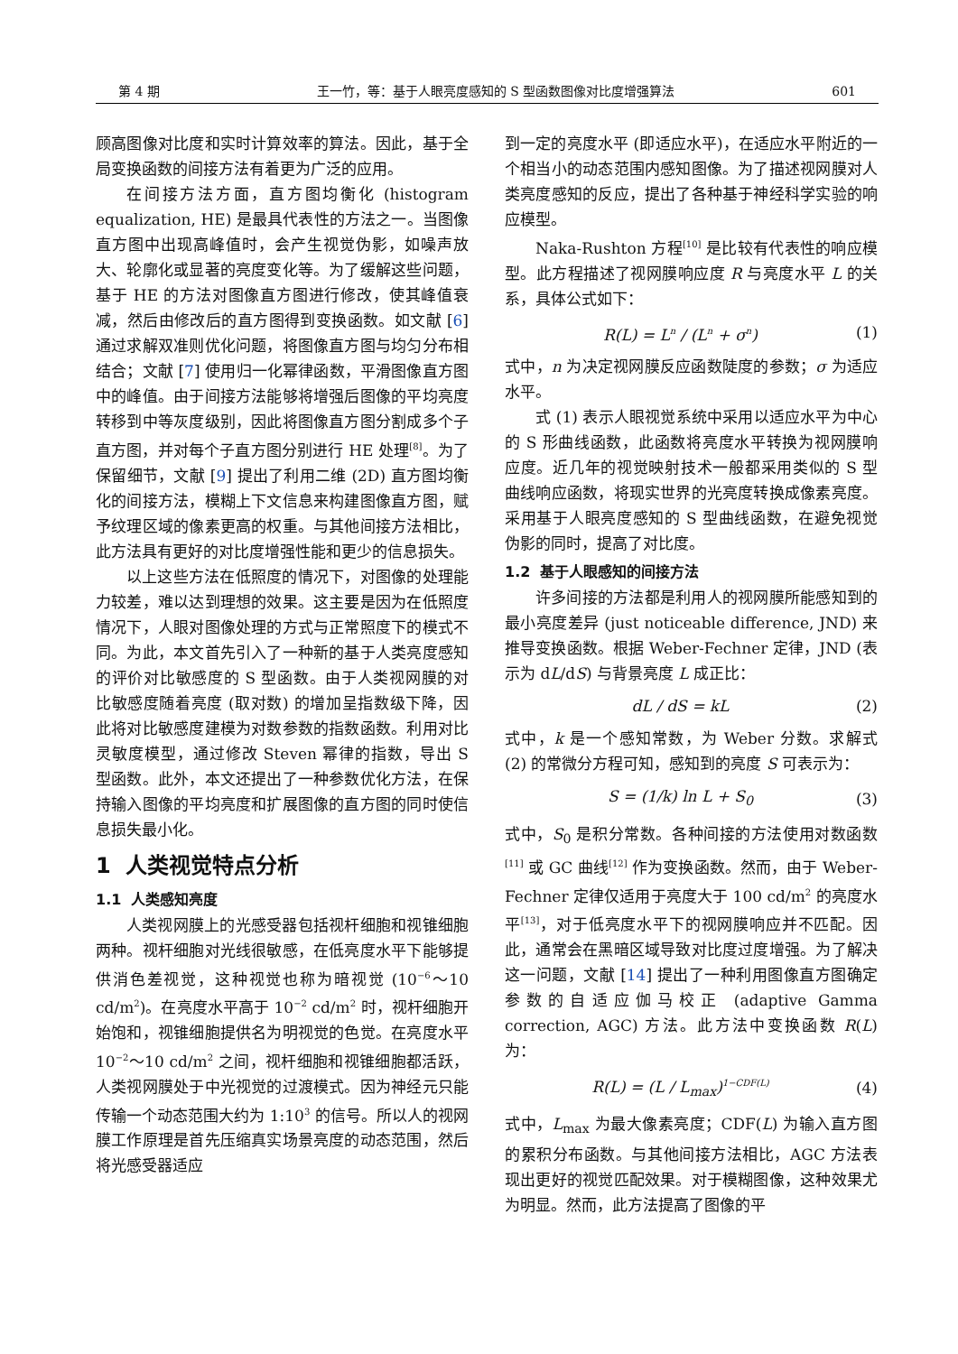第 4 期 王一竹，等：基于人眼亮度感知的 S 型函数图像对比度增强算法 601
顾高图像对比度和实时计算效率的算法。因此，基于全局变换函数的间接方法有着更为广泛的应用。
在间接方法方面，直方图均衡化 (histogram equalization, HE) 是最具代表性的方法之一。当图像直方图中出现高峰值时，会产生视觉伪影，如噪声放大、轮廓化或显著的亮度变化等。为了缓解这些问题，基于 HE 的方法对图像直方图进行修改，使其峰值衰减，然后由修改后的直方图得到变换函数。如文献 [6] 通过求解双准则优化问题，将图像直方图与均匀分布相结合；文献 [7] 使用归一化幂律函数，平滑图像直方图中的峰值。由于间接方法能够将增强后图像的平均亮度转移到中等灰度级别，因此将图像直方图分割成多个子直方图，并对每个子直方图分别进行 HE 处理<sup>[8]</sup>。为了保留细节，文献 [9] 提出了利用二维 (2D) 直方图均衡化的间接方法，模糊上下文信息来构建图像直方图，赋予纹理区域的像素更高的权重。与其他间接方法相比，此方法具有更好的对比度增强性能和更少的信息损失。
以上这些方法在低照度的情况下，对图像的处理能力较差，难以达到理想的效果。这主要是因为在低照度情况下，人眼对图像处理的方式与正常照度下的模式不同。为此，本文首先引入了一种新的基于人类亮度感知的评价对比敏感度的 S 型函数。由于人类视网膜的对比敏感度随着亮度 (取对数) 的增加呈指数级下降，因此将对比敏感度建模为对数参数的指数函数。利用对比灵敏度模型，通过修改 Steven 幂律的指数，导出 S 型函数。此外，本文还提出了一种参数优化方法，在保持输入图像的平均亮度和扩展图像的直方图的同时使信息损失最小化。
1 人类视觉特点分析
1.1 人类感知亮度
人类视网膜上的光感受器包括视杆细胞和视锥细胞两种。视杆细胞对光线很敏感，在低亮度水平下能够提供消色差视觉，这种视觉也称为暗视觉 (10<sup>−6</sup>～10 cd/m<sup>2</sup>)。在亮度水平高于 10<sup>−2</sup> cd/m<sup>2</sup> 时，视杆细胞开始饱和，视锥细胞提供名为明视觉的色觉。在亮度水平 10<sup>−2</sup>～10 cd/m<sup>2</sup> 之间，视杆细胞和视锥细胞都活跃，人类视网膜处于中光视觉的过渡模式。因为神经元只能传输一个动态范围大约为 1:10<sup>3</sup> 的信号。所以人的视网膜工作原理是首先压缩真实场景亮度的动态范围，然后将光感受器适应
到一定的亮度水平 (即适应水平)，在适应水平附近的一个相当小的动态范围内感知图像。为了描述视网膜对人类亮度感知的反应，提出了各种基于神经科学实验的响应模型。
Naka-Rushton 方程<sup>[10]</sup> 是比较有代表性的响应模型。此方程描述了视网膜响应度 R 与亮度水平 L 的关系，具体公式如下：
R(L) = L<sup>n</sup> / (L<sup>n</sup> + σ<sup>n</sup>) (1)
式中，n 为决定视网膜反应函数陡度的参数；σ 为适应水平。
式 (1) 表示人眼视觉系统中采用以适应水平为中心的 S 形曲线函数，此函数将亮度水平转换为视网膜响应度。近几年的视觉映射技术一般都采用类似的 S 型曲线响应函数，将现实世界的光亮度转换成像素亮度。采用基于人眼亮度感知的 S 型曲线函数，在避免视觉伪影的同时，提高了对比度。
1.2 基于人眼感知的间接方法
许多间接的方法都是利用人的视网膜所能感知到的最小亮度差异 (just noticeable difference, JND) 来推导变换函数。根据 Weber-Fechner 定律，JND (表示为 dL/dS) 与背景亮度 L 成正比：
dL / dS = kL (2)
式中，k 是一个感知常数，为 Weber 分数。求解式 (2) 的常微分方程可知，感知到的亮度 S 可表示为：
S = (1/k) ln L + S<sub>0</sub> (3)
式中，S<sub>0</sub> 是积分常数。各种间接的方法使用对数函数<sup>[11]</sup> 或 GC 曲线<sup>[12]</sup> 作为变换函数。然而，由于 Weber-Fechner 定律仅适用于亮度大于 100 cd/m<sup>2</sup> 的亮度水平<sup>[13]</sup>，对于低亮度水平下的视网膜响应并不匹配。因此，通常会在黑暗区域导致对比度过度增强。为了解决这一问题，文献 [14] 提出了一种利用图像直方图确定参数的自适应伽马校正 (adaptive Gamma correction, AGC) 方法。此方法中变换函数 R(L) 为：
R(L) = (L / L<sub>max</sub>)<sup>1−CDF(L)</sup> (4)
式中，L<sub>max</sub> 为最大像素亮度；CDF(L) 为输入直方图的累积分布函数。与其他间接方法相比，AGC 方法表现出更好的视觉匹配效果。对于模糊图像，这种效果尤为明显。然而，此方法提高了图像的平